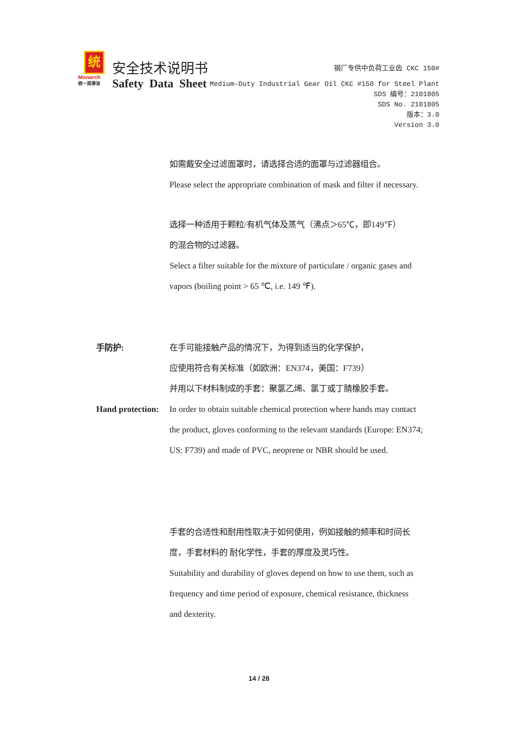统
Monarch
统一润滑油
安全技术说明书
Safety Data Sheet
钢厂专供中负荷工业齿 CKC 150#
Medium-Duty Industrial Gear Oil CKC #150 for Steel Plant
SDS 编号：2101805
SDS No. 2101805
版本：3.0
Version 3.0
如需戴安全过滤面罩时，请选择合适的面罩与过滤器组合。
Please select the appropriate combination of mask and filter if necessary.
选择一种适用于颗粒/有机气体及蒸气（沸点＞65℃，即149℉）
的混合物的过滤器。
Select a filter suitable for the mixture of particulate / organic gases and
vapors (boiling point > 65 ℃, i.e. 149 ℉).
手防护: 在手可能接触产品的情况下，为得到适当的化学保护，
应使用符合有关标准（如欧洲：EN374，美国：F739）
并用以下材料制成的手套：聚氯乙烯、氯丁或丁腈橡胶手套。
Hand protection:
In order to obtain suitable chemical protection where hands may contact
the product, gloves conforming to the relevant standards (Europe: EN374;
US: F739) and made of PVC, neoprene or NBR should be used.
手套的合适性和耐用性取决于如何使用，例如接触的频率和时间长
度，手套材料的 耐化学性，手套的厚度及灵巧性。
Suitability and durability of gloves depend on how to use them, such as
frequency and time period of exposure, chemical resistance, thickness
and dexterity.
14 / 28